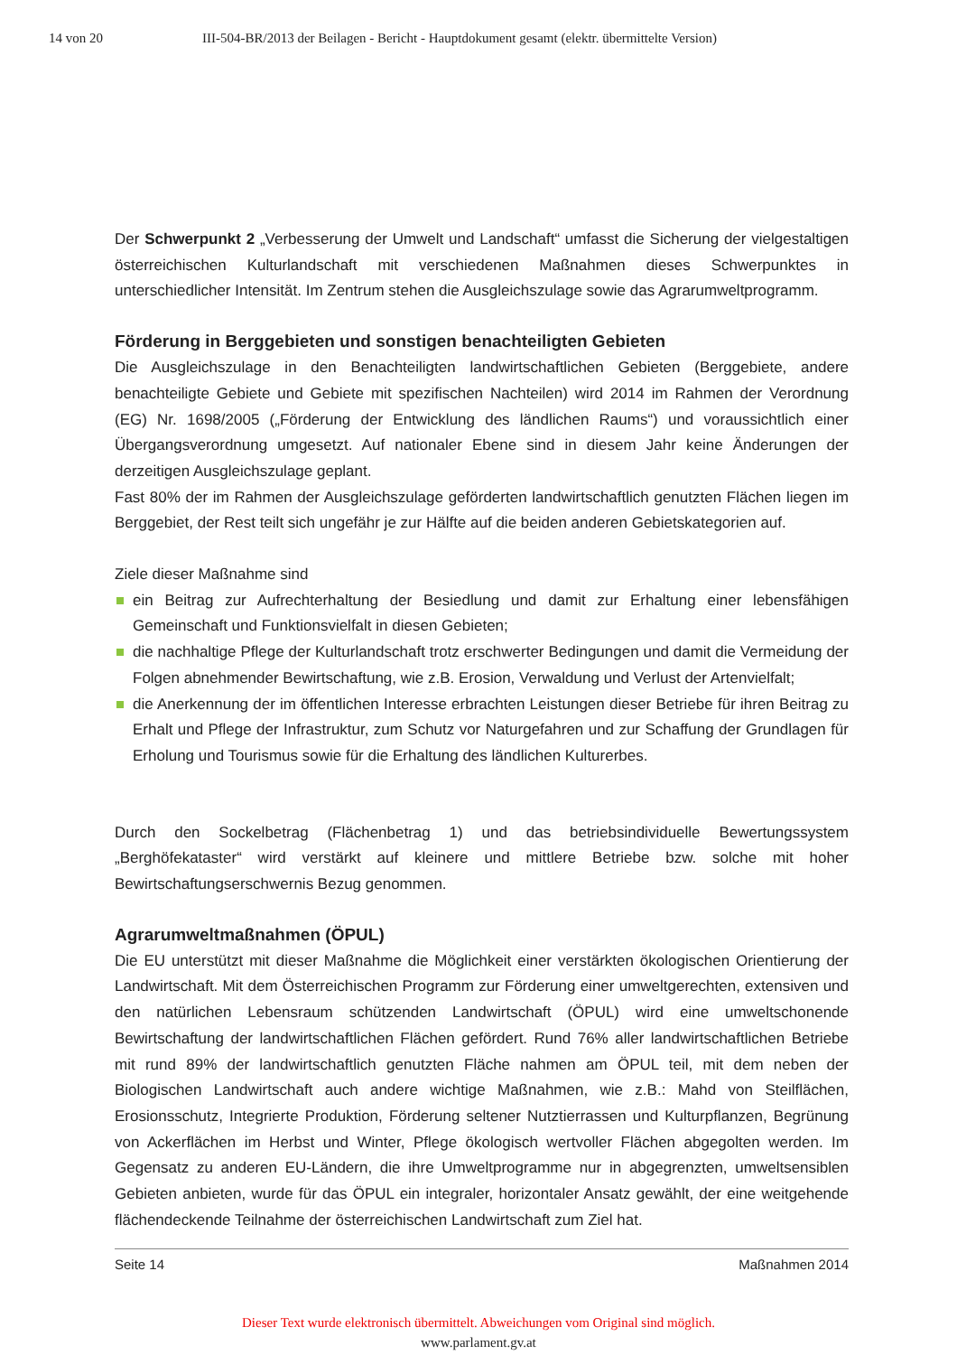14 von 20 III-504-BR/2013 der Beilagen - Bericht - Hauptdokument gesamt (elektr. übermittelte Version)
Der Schwerpunkt 2 „Verbesserung der Umwelt und Landschaft“ umfasst die Sicherung der vielgestaltigen österreichischen Kulturlandschaft mit verschiedenen Maßnahmen dieses Schwerpunktes in unterschiedlicher Intensität. Im Zentrum stehen die Ausgleichszulage sowie das Agrarumweltprogramm.
Förderung in Berggebieten und sonstigen benachteiligten Gebieten
Die Ausgleichszulage in den Benachteiligten landwirtschaftlichen Gebieten (Berggebiete, andere benachteiligte Gebiete und Gebiete mit spezifischen Nachteilen) wird 2014 im Rahmen der Verordnung (EG) Nr. 1698/2005 („Förderung der Entwicklung des ländlichen Raums“) und voraussichtlich einer Übergangsverordnung umgesetzt. Auf nationaler Ebene sind in diesem Jahr keine Änderungen der derzeitigen Ausgleichszulage geplant.
Fast 80% der im Rahmen der Ausgleichszulage geförderten landwirtschaftlich genutzten Flächen liegen im Berggebiet, der Rest teilt sich ungefähr je zur Hälfte auf die beiden anderen Gebietskategorien auf.
Ziele dieser Maßnahme sind
ein Beitrag zur Aufrechterhaltung der Besiedlung und damit zur Erhaltung einer lebensfähigen Gemeinschaft und Funktionsvielfalt in diesen Gebieten;
die nachhaltige Pflege der Kulturlandschaft trotz erschwerter Bedingungen und damit die Vermeidung der Folgen abnehmender Bewirtschaftung, wie z.B. Erosion, Verwaldung und Verlust der Artenvielfalt;
die Anerkennung der im öffentlichen Interesse erbrachten Leistungen dieser Betriebe für ihren Beitrag zu Erhalt und Pflege der Infrastruktur, zum Schutz vor Naturgefahren und zur Schaffung der Grundlagen für Erholung und Tourismus sowie für die Erhaltung des ländlichen Kulturerbes.
Durch den Sockelbetrag (Flächenbetrag 1) und das betriebsindividuelle Bewertungssystem „Berghöfekataster“ wird verstärkt auf kleinere und mittlere Betriebe bzw. solche mit hoher Bewirtschaftungserschwernis Bezug genommen.
Agrarumweltmaßnahmen (ÖPUL)
Die EU unterstützt mit dieser Maßnahme die Möglichkeit einer verstärkten ökologischen Orientierung der Landwirtschaft. Mit dem Österreichischen Programm zur Förderung einer umweltgerechten, extensiven und den natürlichen Lebensraum schützenden Landwirtschaft (ÖPUL) wird eine umweltschonende Bewirtschaftung der landwirtschaftlichen Flächen gefördert. Rund 76% aller landwirtschaftlichen Betriebe mit rund 89% der landwirtschaftlich genutzten Fläche nahmen am ÖPUL teil, mit dem neben der Biologischen Landwirtschaft auch andere wichtige Maßnahmen, wie z.B.: Mahd von Steilflächen, Erosionsschutz, Integrierte Produktion, Förderung seltener Nutztierrassen und Kulturpflanzen, Begrünung von Ackerflächen im Herbst und Winter, Pflege ökologisch wertvoller Flächen abgegolten werden. Im Gegensatz zu anderen EU-Ländern, die ihre Umweltprogramme nur in abgegrenzten, umweltsensiblen Gebieten anbieten, wurde für das ÖPUL ein integraler, horizontaler Ansatz gewählt, der eine weitgehende flächendeckende Teilnahme der österreichischen Landwirtschaft zum Ziel hat.
Seite 14 Maßnahmen 2014
Dieser Text wurde elektronisch übermittelt. Abweichungen vom Original sind möglich.
www.parlament.gv.at